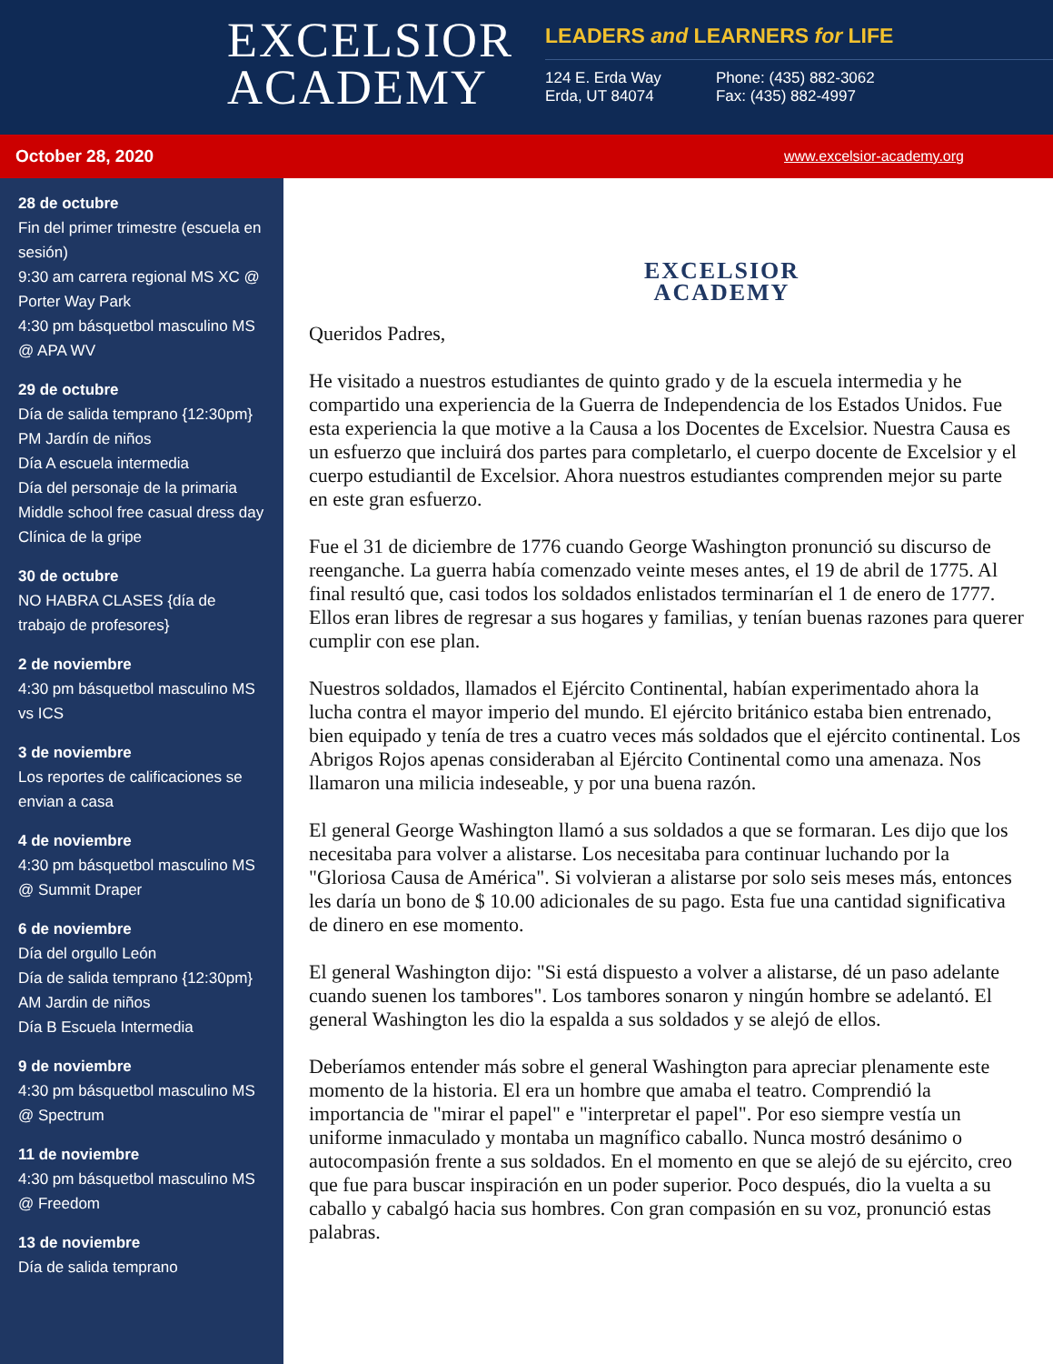EXCELSIOR
ACADEMY
LEADERS and LEARNERS for LIFE
124 E. Erda Way
Erda, UT 84074
Phone: (435) 882-3062
Fax: (435) 882-4997
October 28, 2020 www.excelsior-academy.org
28 de octubre
Fin del primer trimestre (escuela en sesión)
9:30 am carrera regional MS XC @ Porter Way Park
4:30 pm básquetbol masculino MS @ APA WV
29 de octubre
Día de salida temprano {12:30pm}
PM Jardín de niños
Día A escuela intermedia
Día del personaje de la primaria
Middle school free casual dress day
Clínica de la gripe
30 de octubre
NO HABRA CLASES {día de trabajo de profesores}
2 de noviembre
4:30 pm básquetbol masculino MS vs ICS
3 de noviembre
Los reportes de calificaciones se envian a casa
4 de noviembre
4:30 pm básquetbol masculino MS @ Summit Draper
6 de noviembre
Día del orgullo León
Día de salida temprano {12:30pm}
AM Jardin de niños
Día B Escuela Intermedia
9 de noviembre
4:30 pm básquetbol masculino MS @ Spectrum
11 de noviembre
4:30 pm básquetbol masculino MS @ Freedom
13 de noviembre
Día de salida temprano
EXCELSIOR
ACADEMY
Queridos Padres,
He visitado a nuestros estudiantes de quinto grado y de la escuela intermedia y he compartido una experiencia de la Guerra de Independencia de los Estados Unidos. Fue esta experiencia la que motive a la Causa a los Docentes de Excelsior. Nuestra Causa es un esfuerzo que incluirá dos partes para completarlo, el cuerpo docente de Excelsior y el cuerpo estudiantil de Excelsior. Ahora nuestros estudiantes comprenden mejor su parte en este gran esfuerzo.
Fue el 31 de diciembre de 1776 cuando George Washington pronunció su discurso de reenganche. La guerra había comenzado veinte meses antes, el 19 de abril de 1775. Al final resultó que, casi todos los soldados enlistados terminarían el 1 de enero de 1777. Ellos eran libres de regresar a sus hogares y familias, y tenían buenas razones para querer cumplir con ese plan.
Nuestros soldados, llamados el Ejército Continental, habían experimentado ahora la lucha contra el mayor imperio del mundo. El ejército británico estaba bien entrenado, bien equipado y tenía de tres a cuatro veces más soldados que el ejército continental. Los Abrigos Rojos apenas consideraban al Ejército Continental como una amenaza. Nos llamaron una milicia indeseable, y por una buena razón.
El general George Washington llamó a sus soldados a que se formaran. Les dijo que los necesitaba para volver a alistarse. Los necesitaba para continuar luchando por la "Gloriosa Causa de América". Si volvieran a alistarse por solo seis meses más, entonces les daría un bono de $ 10.00 adicionales de su pago. Esta fue una cantidad significativa de dinero en ese momento.
El general Washington dijo: "Si está dispuesto a volver a alistarse, dé un paso adelante cuando suenen los tambores". Los tambores sonaron y ningún hombre se adelantó. El general Washington les dio la espalda a sus soldados y se alejó de ellos.
Deberíamos entender más sobre el general Washington para apreciar plenamente este momento de la historia. El era un hombre que amaba el teatro. Comprendió la importancia de "mirar el papel" e "interpretar el papel". Por eso siempre vestía un uniforme inmaculado y montaba un magnífico caballo. Nunca mostró desánimo o autocompasión frente a sus soldados. En el momento en que se alejó de su ejército, creo que fue para buscar inspiración en un poder superior. Poco después, dio la vuelta a su caballo y cabalgó hacia sus hombres. Con gran compasión en su voz, pronunció estas palabras.